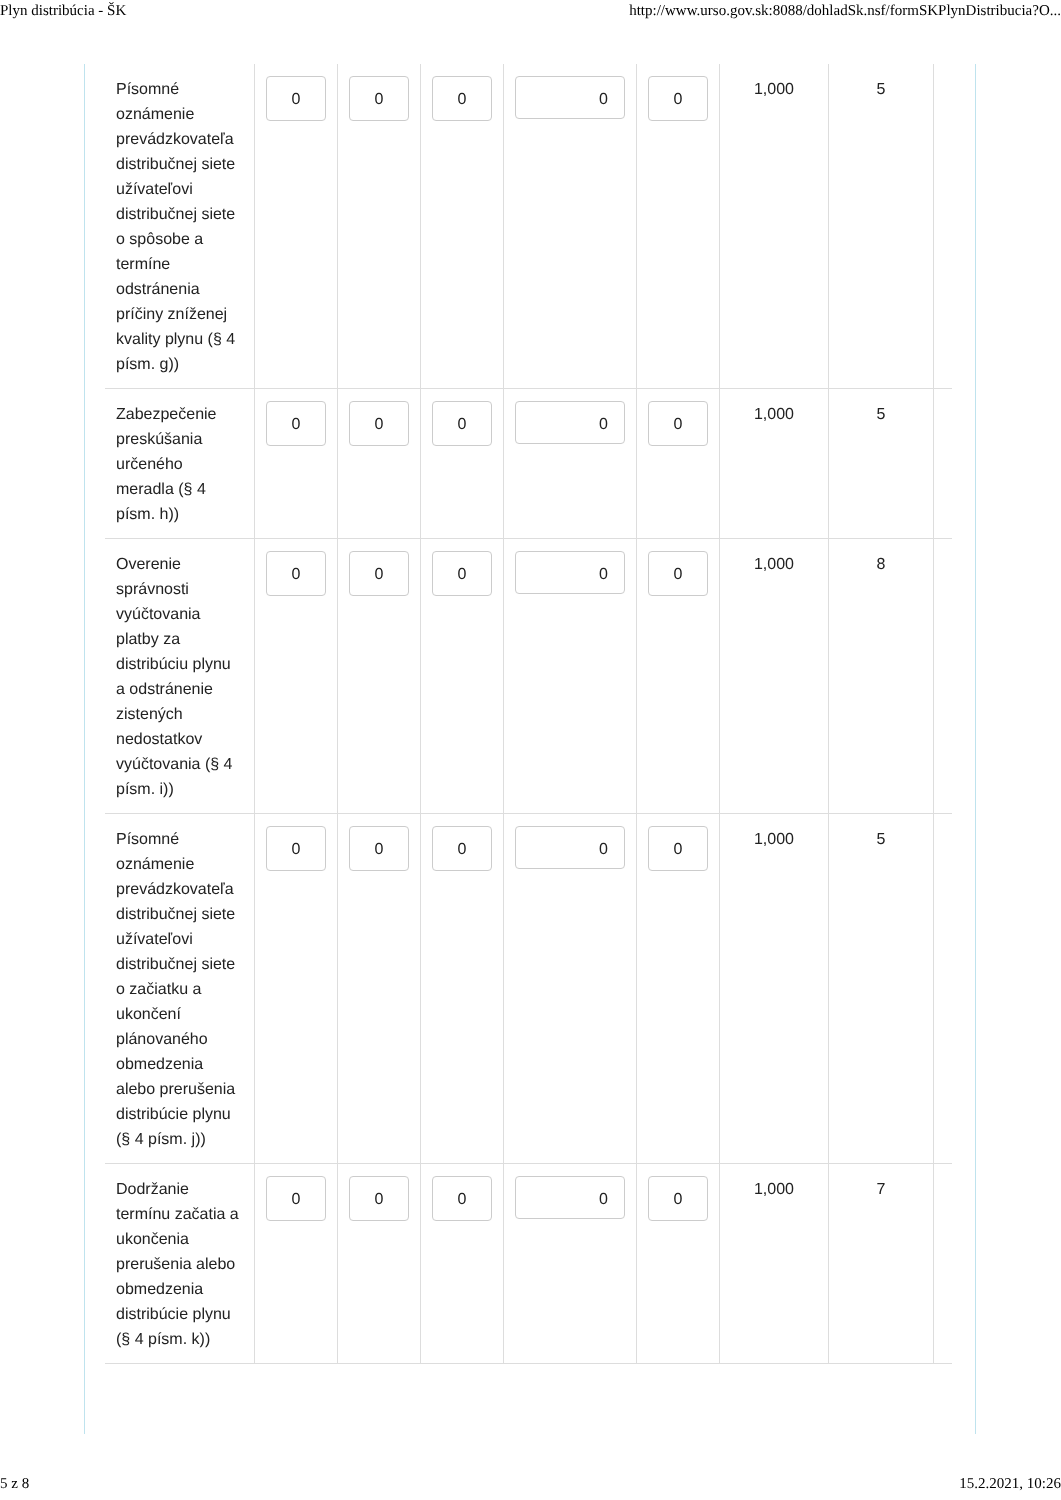Plyn distribúcia - ŠK http://www.urso.gov.sk:8088/dohladSk.nsf/formSKPlynDistribucia?O...
| Písomné oznámenie prevádzkovateľa distribučnej siete užívateľovi distribučnej siete o spôsobe a termíne odstránenia príčiny zníženej kvality plynu (§ 4 písm. g)) | 0 | 0 | 0 | 0 | 0 | 1,000 | 5 | |
| Zabezpečenie preskúšania určeného meradla (§ 4 písm. h)) | 0 | 0 | 0 | 0 | 0 | 1,000 | 5 | |
| Overenie správnosti vyúčtovania platby za distribúciu plynu a odstránenie zistených nedostatkov vyúčtovania (§ 4 písm. i)) | 0 | 0 | 0 | 0 | 0 | 1,000 | 8 | |
| Písomné oznámenie prevádzkovateľa distribučnej siete užívateľovi distribučnej siete o začiatku a ukončení plánovaného obmedzenia alebo prerušenia distribúcie plynu (§ 4 písm. j)) | 0 | 0 | 0 | 0 | 0 | 1,000 | 5 | |
| Dodržanie termínu začatia a ukončenia prerušenia alebo obmedzenia distribúcie plynu (§ 4 písm. k)) | 0 | 0 | 0 | 0 | 0 | 1,000 | 7 | |
5 z 8 15.2.2021, 10:26